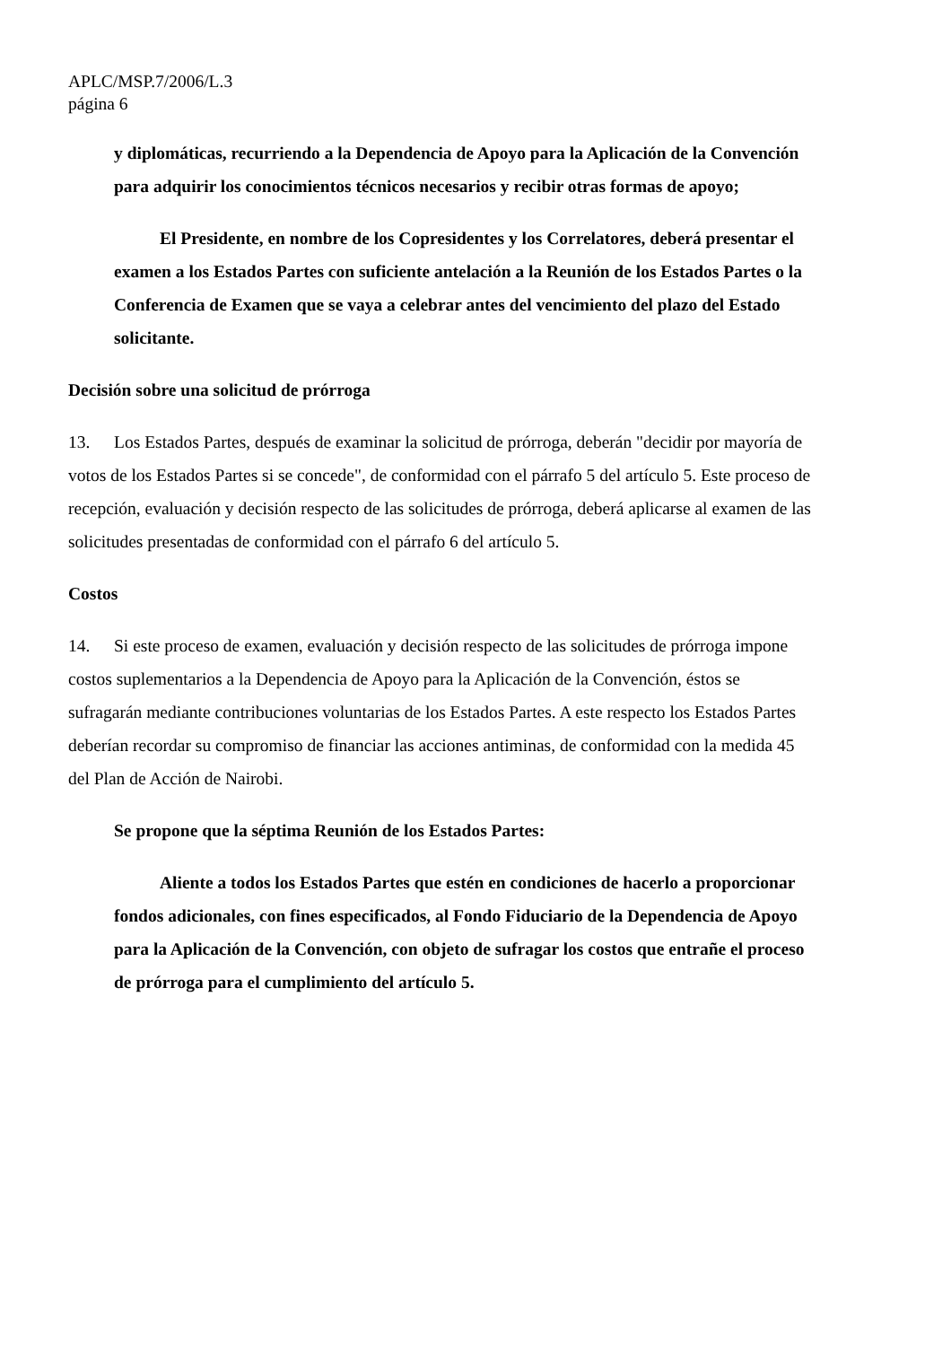APLC/MSP.7/2006/L.3
página 6
y diplomáticas, recurriendo a la Dependencia de Apoyo para la Aplicación de la Convención para adquirir los conocimientos técnicos necesarios y recibir otras formas de apoyo;
El Presidente, en nombre de los Copresidentes y los Correlatores, deberá presentar el examen a los Estados Partes con suficiente antelación a la Reunión de los Estados Partes o la Conferencia de Examen que se vaya a celebrar antes del vencimiento del plazo del Estado solicitante.
Decisión sobre una solicitud de prórroga
13. Los Estados Partes, después de examinar la solicitud de prórroga, deberán "decidir por mayoría de votos de los Estados Partes si se concede", de conformidad con el párrafo 5 del artículo 5. Este proceso de recepción, evaluación y decisión respecto de las solicitudes de prórroga, deberá aplicarse al examen de las solicitudes presentadas de conformidad con el párrafo 6 del artículo 5.
Costos
14. Si este proceso de examen, evaluación y decisión respecto de las solicitudes de prórroga impone costos suplementarios a la Dependencia de Apoyo para la Aplicación de la Convención, éstos se sufragarán mediante contribuciones voluntarias de los Estados Partes. A este respecto los Estados Partes deberían recordar su compromiso de financiar las acciones antiminas, de conformidad con la medida 45 del Plan de Acción de Nairobi.
Se propone que la séptima Reunión de los Estados Partes:
Aliente a todos los Estados Partes que estén en condiciones de hacerlo a proporcionar fondos adicionales, con fines especificados, al Fondo Fiduciario de la Dependencia de Apoyo para la Aplicación de la Convención, con objeto de sufragar los costos que entrañe el proceso de prórroga para el cumplimiento del artículo 5.